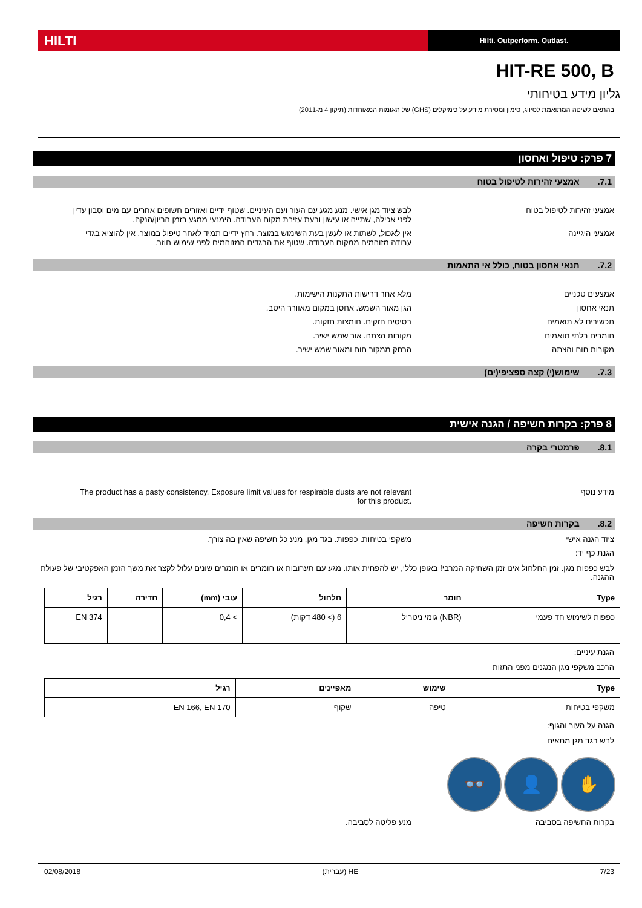HILTI
Hilti. Outperform. Outlast.
HIT-RE 500, B
גליון מידע בטיחותי
בהתאם לשיטה המתואמת לסיווג, סימון ומסירת מידע על כימיקלים (GHS) של האומות המאוחדות (תיקון 4 מ-2011)
7 פרק: טיפול ואחסון
7.1. אמצעי זהירות לטיפול בטוח
אמצעי זהירות לטיפול בטוח לבש ציוד מגן אישי. מנע מגע עם העור ועם העיניים. שטוף ידיים ואזורים חשופים אחרים עם מים וסבון עדין לפני אכילה, שתייה או עישון ובעת עזיבת מקום העבודה. הימנעי ממגע בזמן הריון/הנקה.
אמצעי היגיינה אין לאכול, לשתות או לעשן בעת השימוש במוצר. רחץ ידיים תמיד לאחר טיפול במוצר. אין להוציא בגדי עבודה מזוהמים ממקום העבודה. שטוף את הבגדים המזוהמים לפני שימוש חוזר.
7.2. תנאי אחסון בטוח, כולל אי התאמות
אמצעים טכניים מלא אחר דרישות התקנות הישימות.
תנאי אחסון הגן מאור השמש. אחסן במקום מאוורר היטב.
תכשירים לא תואמים בסיסים חזקים. חומצות חזקות.
חומרים בלתי תואמים מקורות הצתה. אור שמש ישיר.
מקורות חום והצתה הרחק ממקור חום ומאור שמש ישיר.
7.3. שימוש(י) קצה ספציפי(ים)
8 פרק: בקרות חשיפה / הגנה אישית
8.1. פרמטרי בקרה
מידע נוסף The product has a pasty consistency. Exposure limit values for respirable dusts are not relevant for this product.
8.2. בקרות חשיפה
ציוד הגנה אישי משקפי בטיחות. כפפות. בגד מגן. מנע כל חשיפה שאין בה צורך.
הגנת כף יד:
לבש כפפות מגן. זמן החלחול אינו זמן השחיקה המרבי! באופן כללי, יש להפחית אותו. מגע עם תערובות או חומרים או חומרים שונים עלול לקצר את משך הזמן האפקטיבי של פעולת ההגנה.
| Type | חומר | חלחול | עובי (mm) | חדירה | רגיל |
| --- | --- | --- | --- | --- | --- |
| כפפות לשימוש חד פעמי | (NBR) גומי ניטריל | 6 (> 480 דקות) | > 0,4 | | EN 374 |
הגנת עיניים:
הרכב משקפי מגן המגנים מפני התזות
| Type | שימוש | מאפיינים | רגיל |
| --- | --- | --- | --- |
| משקפי בטיחות | טיפה | שקוף | EN 166, EN 170 |
הגנה על העור והגוף:
לבש בגד מגן מתאים
✋ 👤 👓
בקרות החשיפה בסביבה מנע פליטה לסביבה.
7/23 HE (עברית) 02/08/2018